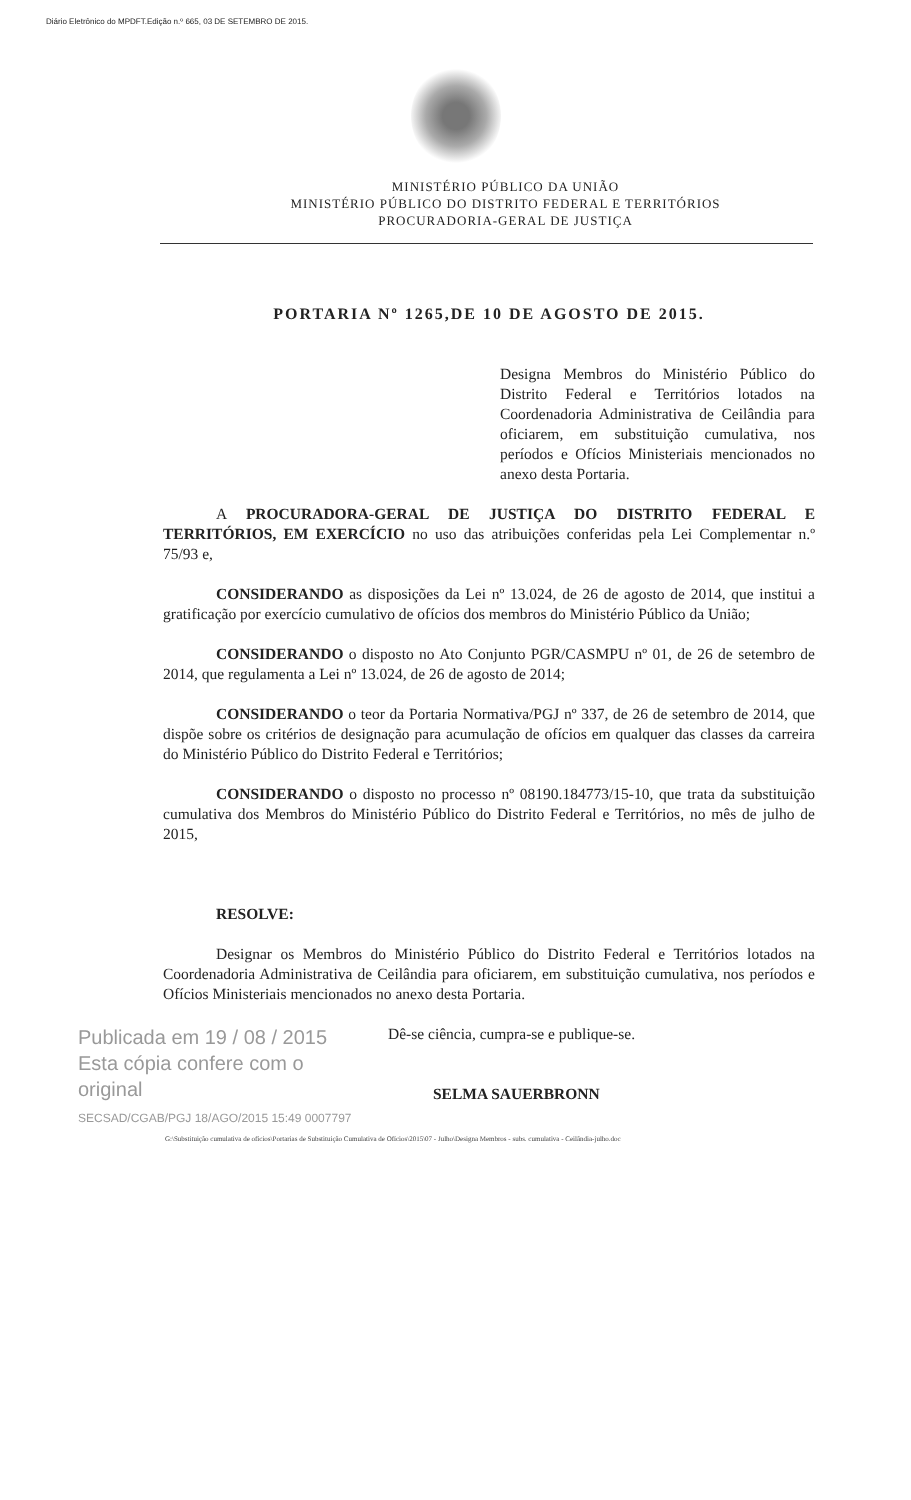Diário Eletrônico do MPDFT.Edição n.º 665, 03 DE SETEMBRO DE 2015.
MINISTÉRIO PÚBLICO DA UNIÃO
MINISTÉRIO PÚBLICO DO DISTRITO FEDERAL E TERRITÓRIOS
PROCURADORIA-GERAL DE JUSTIÇA
PORTARIA Nº 1265,DE 10 DE AGOSTO DE 2015.
Designa Membros do Ministério Público do Distrito Federal e Territórios lotados na Coordenadoria Administrativa de Ceilândia para oficiarem, em substituição cumulativa, nos períodos e Ofícios Ministeriais mencionados no anexo desta Portaria.
A PROCURADORA-GERAL DE JUSTIÇA DO DISTRITO FEDERAL E TERRITÓRIOS, EM EXERCÍCIO no uso das atribuições conferidas pela Lei Complementar n.º 75/93 e,
CONSIDERANDO as disposições da Lei nº 13.024, de 26 de agosto de 2014, que institui a gratificação por exercício cumulativo de ofícios dos membros do Ministério Público da União;
CONSIDERANDO o disposto no Ato Conjunto PGR/CASMPU nº 01, de 26 de setembro de 2014, que regulamenta a Lei nº 13.024, de 26 de agosto de 2014;
CONSIDERANDO o teor da Portaria Normativa/PGJ nº 337, de 26 de setembro de 2014, que dispõe sobre os critérios de designação para acumulação de ofícios em qualquer das classes da carreira do Ministério Público do Distrito Federal e Territórios;
CONSIDERANDO o disposto no processo nº 08190.184773/15-10, que trata da substituição cumulativa dos Membros do Ministério Público do Distrito Federal e Territórios, no mês de julho de 2015,
RESOLVE:
Designar os Membros do Ministério Público do Distrito Federal e Territórios lotados na Coordenadoria Administrativa de Ceilândia para oficiarem, em substituição cumulativa, nos períodos e Ofícios Ministeriais mencionados no anexo desta Portaria.
Publicada em 19 / 08 / 2015
Esta cópia confere com o original
SECSAD/CGAB/PGJ 18/AGO/2015 15:49 0007797
Dê-se ciência, cumpra-se e publique-se.
SELMA SAUERBRONN
G:\Substituição cumulativa de ofícios\Portarias de Substituição Cumulativa de Ofícios\2015\07 - Julho\Designa Membros - subs. cumulativa - Ceilândia-julho.doc